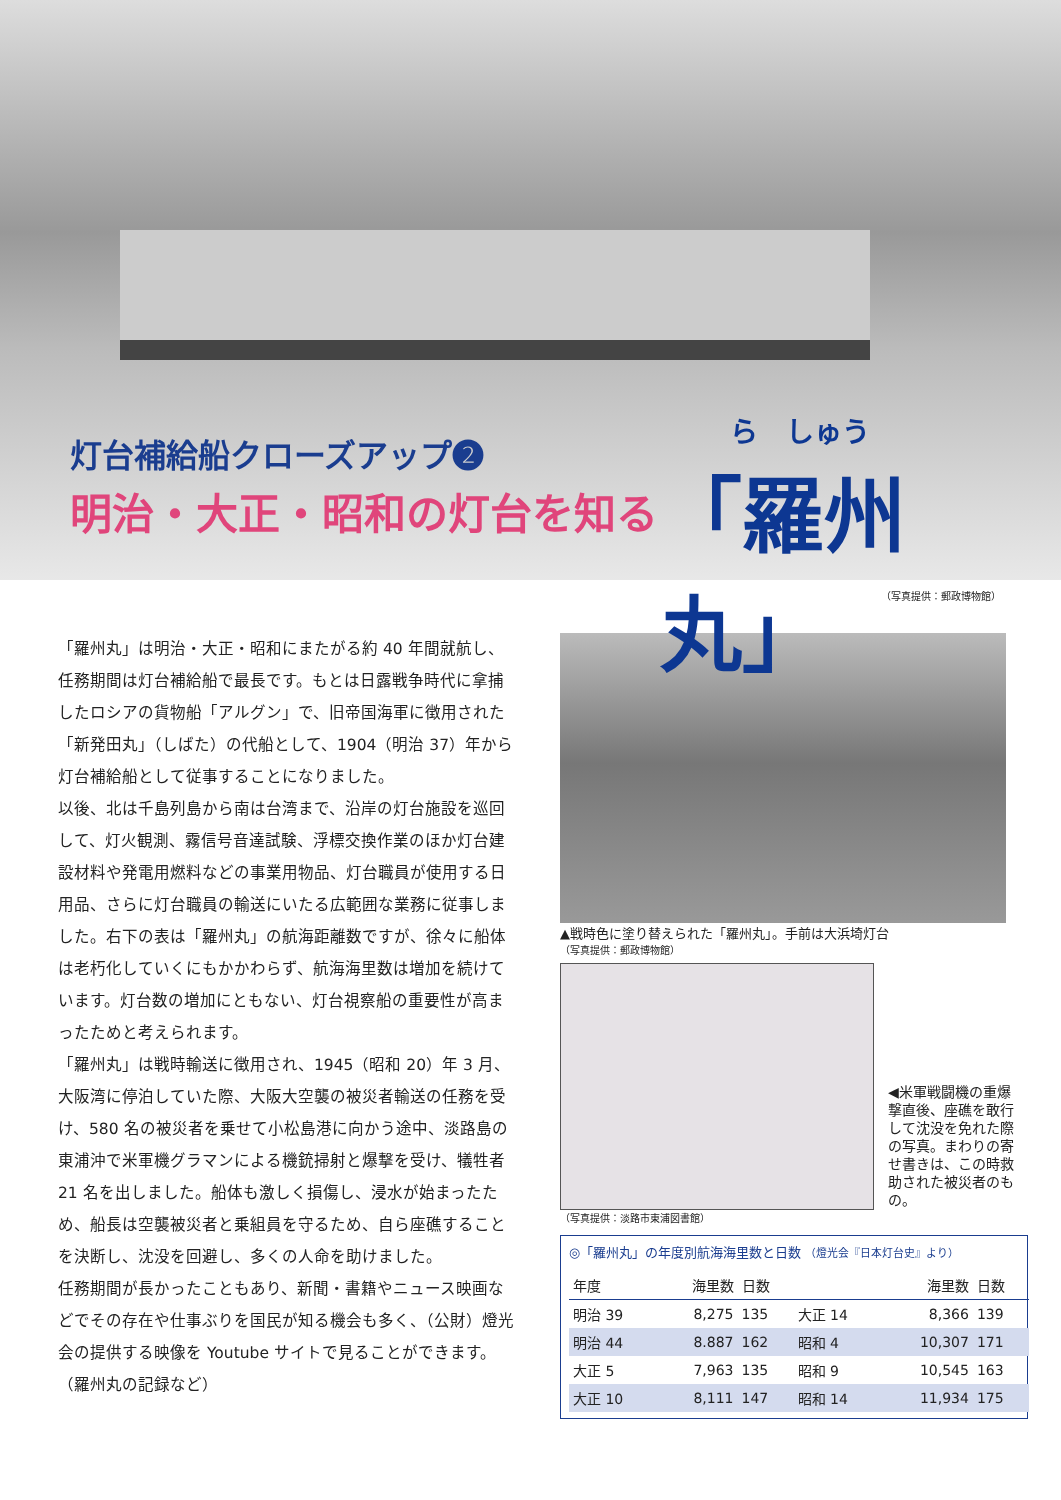灯台補給船クローズアップ❷
明治・大正・昭和の灯台を知る
ら　しゅう
「羅州丸」
（写真提供：郵政博物館）
「羅州丸」は明治・大正・昭和にまたがる約 40 年間就航し、任務期間は灯台補給船で最長です。もとは日露戦争時代に拿捕したロシアの貨物船「アルグン」で、旧帝国海軍に徴用された「新発田丸」（しばた）の代船として、1904（明治 37）年から灯台補給船として従事することになりました。
以後、北は千島列島から南は台湾まで、沿岸の灯台施設を巡回して、灯火観測、霧信号音達試験、浮標交換作業のほか灯台建設材料や発電用燃料などの事業用物品、灯台職員が使用する日用品、さらに灯台職員の輸送にいたる広範囲な業務に従事しました。右下の表は「羅州丸」の航海距離数ですが、徐々に船体は老朽化していくにもかかわらず、航海海里数は増加を続けています。灯台数の増加にともない、灯台視察船の重要性が高まったためと考えられます。
「羅州丸」は戦時輸送に徴用され、1945（昭和 20）年 3 月、大阪湾に停泊していた際、大阪大空襲の被災者輸送の任務を受け、580 名の被災者を乗せて小松島港に向かう途中、淡路島の東浦沖で米軍機グラマンによる機銃掃射と爆撃を受け、犠牲者 21 名を出しました。船体も激しく損傷し、浸水が始まったため、船長は空襲被災者と乗組員を守るため、自ら座礁することを決断し、沈没を回避し、多くの人命を助けました。
任務期間が長かったこともあり、新聞・書籍やニュース映画などでその存在や仕事ぶりを国民が知る機会も多く、（公財）燈光会の提供する映像を Youtube サイトで見ることができます。（羅州丸の記録など）
▲戦時色に塗り替えられた「羅州丸」。手前は大浜埼灯台
（写真提供：郵政博物館）
◀米軍戦闘機の重爆撃直後、座礁を敢行して沈没を免れた際の写真。まわりの寄せ書きは、この時救助された被災者のもの。
（写真提供：淡路市東浦図書館）
◎「羅州丸」の年度別航海海里数と日数 （燈光会『日本灯台史』より）
| 年度 | 海里数 | 日数 | | 海里数 | 日数 |
| --- | --- | --- | --- | --- | --- |
| 明治 39 | 8,275 | 135 | 大正 14 | 8,366 | 139 |
| 明治 44 | 8.887 | 162 | 昭和 4 | 10,307 | 171 |
| 大正 5 | 7,963 | 135 | 昭和 9 | 10,545 | 163 |
| 大正 10 | 8,111 | 147 | 昭和 14 | 11,934 | 175 |